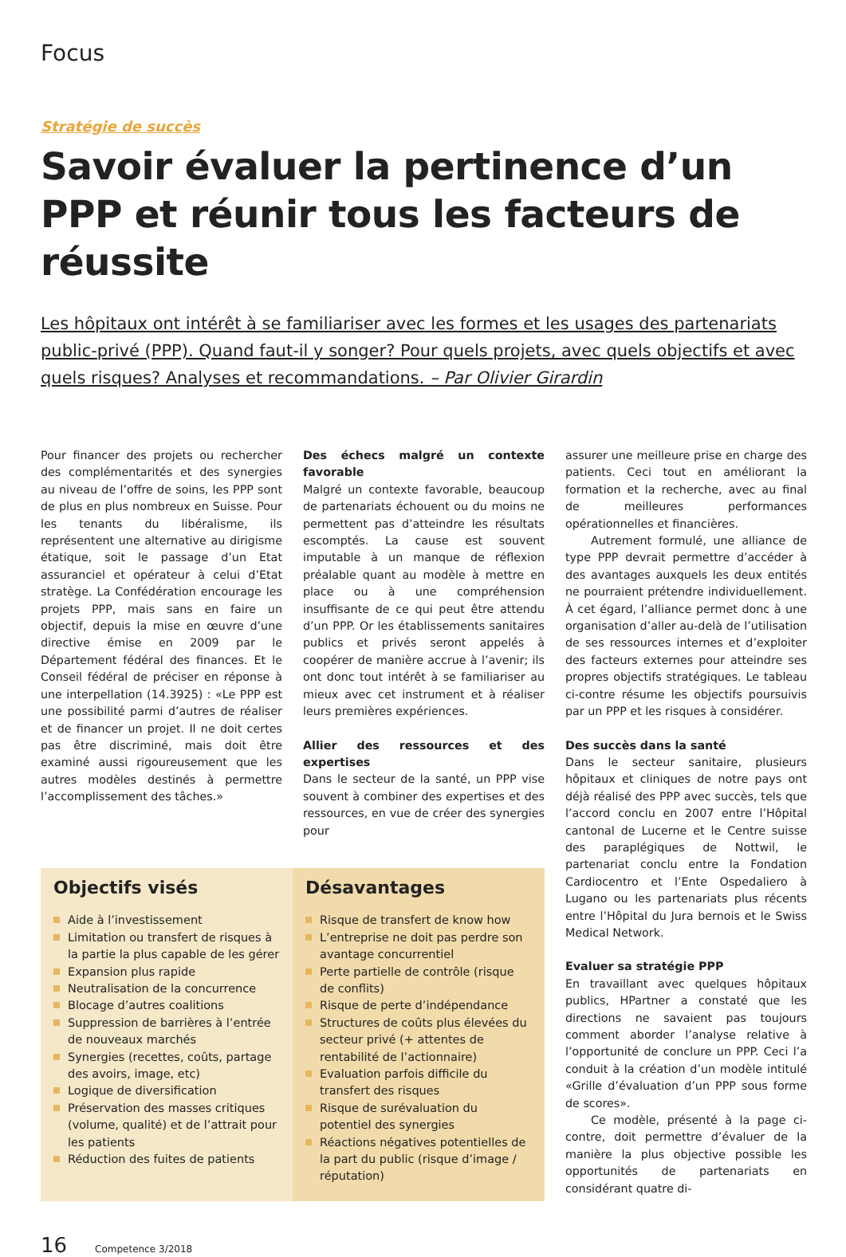Focus
Stratégie de succès
Savoir évaluer la pertinence d’un PPP et réunir tous les facteurs de réussite
Les hôpitaux ont intérêt à se familiariser avec les formes et les usages des partenariats public-privé (PPP). Quand faut-il y songer? Pour quels projets, avec quels objectifs et avec quels risques? Analyses et recommandations. – Par Olivier Girardin
Pour financer des projets ou rechercher des complémentarités et des synergies au niveau de l’offre de soins, les PPP sont de plus en plus nombreux en Suisse. Pour les tenants du libéralisme, ils représentent une alternative au dirigisme étatique, soit le passage d’un Etat assuranciel et opérateur à celui d’Etat stratège. La Confédération encourage les projets PPP, mais sans en faire un objectif, depuis la mise en œuvre d’une directive émise en 2009 par le Département fédéral des finances. Et le Conseil fédéral de préciser en réponse à une interpellation (14.3925) : «Le PPP est une possibilité parmi d’autres de réaliser et de financer un projet. Il ne doit certes pas être discriminé, mais doit être examiné aussi rigoureusement que les autres modèles destinés à permettre l’accomplissement des tâches.»
Des échecs malgré un contexte favorable
Malgré un contexte favorable, beaucoup de partenariats échouent ou du moins ne permettent pas d’atteindre les résultats escomptés. La cause est souvent imputable à un manque de réflexion préalable quant au modèle à mettre en place ou à une compréhension insuffisante de ce qui peut être attendu d’un PPP. Or les établissements sanitaires publics et privés seront appelés à coopérer de manière accrue à l’avenir; ils ont donc tout intérêt à se familiariser au mieux avec cet instrument et à réaliser leurs premières expériences.
Allier des ressources et des expertises
Dans le secteur de la santé, un PPP vise souvent à combiner des expertises et des ressources, en vue de créer des synergies pour
Objectifs visés
Aide à l’investissement
Limitation ou transfert de risques à la partie la plus capable de les gérer
Expansion plus rapide
Neutralisation de la concurrence
Blocage d’autres coalitions
Suppression de barrières à l’entrée de nouveaux marchés
Synergies (recettes, coûts, partage des avoirs, image, etc)
Logique de diversification
Préservation des masses critiques (volume, qualité) et de l’attrait pour les patients
Réduction des fuites de patients
Désavantages
Risque de transfert de know how
L’entreprise ne doit pas perdre son avantage concurrentiel
Perte partielle de contrôle (risque de conflits)
Risque de perte d’indépendance
Structures de coûts plus élevées du secteur privé (+ attentes de rentabilité de l’actionnaire)
Evaluation parfois difficile du transfert des risques
Risque de surévaluation du potentiel des synergies
Réactions négatives potentielles de la part du public (risque d’image / réputation)
assurer une meilleure prise en charge des patients. Ceci tout en améliorant la formation et la recherche, avec au final de meilleures performances opérationnelles et financières.
Autrement formulé, une alliance de type PPP devrait permettre d’accéder à des avantages auxquels les deux entités ne pourraient prétendre individuellement. À cet égard, l’alliance permet donc à une organisation d’aller au-delà de l’utilisation de ses ressources internes et d’exploiter des facteurs externes pour atteindre ses propres objectifs stratégiques. Le tableau ci-contre résume les objectifs poursuivis par un PPP et les risques à considérer.
Des succès dans la santé
Dans le secteur sanitaire, plusieurs hôpitaux et cliniques de notre pays ont déjà réalisé des PPP avec succès, tels que l’accord conclu en 2007 entre l’Hôpital cantonal de Lucerne et le Centre suisse des paraplégiques de Nottwil, le partenariat conclu entre la Fondation Cardiocentro et l’Ente Ospedaliero à Lugano ou les partenariats plus récents entre l’Hôpital du Jura bernois et le Swiss Medical Network.
Evaluer sa stratégie PPP
En travaillant avec quelques hôpitaux publics, HPartner a constaté que les directions ne savaient pas toujours comment aborder l’analyse relative à l’opportunité de conclure un PPP. Ceci l’a conduit à la création d’un modèle intitulé «Grille d’évaluation d’un PPP sous forme de scores».
Ce modèle, présenté à la page ci-contre, doit permettre d’évaluer de la manière la plus objective possible les opportunités de partenariats en considérant quatre di-
16 Competence 3/2018